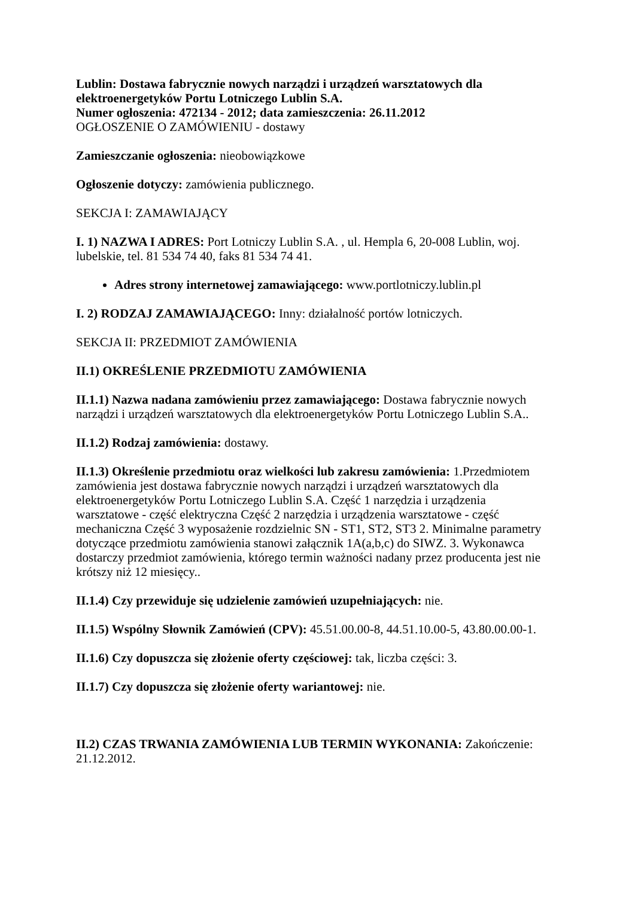Lublin: Dostawa fabrycznie nowych narządzi i urządzeń warsztatowych dla elektroenergetyków Portu Lotniczego Lublin S.A.
Numer ogłoszenia: 472134 - 2012; data zamieszczenia: 26.11.2012
OGŁOSZENIE O ZAMÓWIENIU - dostawy
Zamieszczanie ogłoszenia: nieobowiązkowe
Ogłoszenie dotyczy: zamówienia publicznego.
SEKCJA I: ZAMAWIAJĄCY
I. 1) NAZWA I ADRES: Port Lotniczy Lublin S.A. , ul. Hempla 6, 20-008 Lublin, woj. lubelskie, tel. 81 534 74 40, faks 81 534 74 41.
Adres strony internetowej zamawiającego: www.portlotniczy.lublin.pl
I. 2) RODZAJ ZAMAWIAJĄCEGO: Inny: działalność portów lotniczych.
SEKCJA II: PRZEDMIOT ZAMÓWIENIA
II.1) OKREŚLENIE PRZEDMIOTU ZAMÓWIENIA
II.1.1) Nazwa nadana zamówieniu przez zamawiającego: Dostawa fabrycznie nowych narządzi i urządzeń warsztatowych dla elektroenergetyków Portu Lotniczego Lublin S.A..
II.1.2) Rodzaj zamówienia: dostawy.
II.1.3) Określenie przedmiotu oraz wielkości lub zakresu zamówienia: 1.Przedmiotem zamówienia jest dostawa fabrycznie nowych narządzi i urządzeń warsztatowych dla elektroenergetyków Portu Lotniczego Lublin S.A. Część 1 narzędzia i urządzenia warsztatowe - część elektryczna Część 2 narzędzia i urządzenia warsztatowe - część mechaniczna Część 3 wyposażenie rozdzielnic SN - ST1, ST2, ST3 2. Minimalne parametry dotyczące przedmiotu zamówienia stanowi załącznik 1A(a,b,c) do SIWZ. 3. Wykonawca dostarczy przedmiot zamówienia, którego termin ważności nadany przez producenta jest nie krótszy niż 12 miesięcy..
II.1.4) Czy przewiduje się udzielenie zamówień uzupełniających: nie.
II.1.5) Wspólny Słownik Zamówień (CPV): 45.51.00.00-8, 44.51.10.00-5, 43.80.00.00-1.
II.1.6) Czy dopuszcza się złożenie oferty częściowej: tak, liczba części: 3.
II.1.7) Czy dopuszcza się złożenie oferty wariantowej: nie.
II.2) CZAS TRWANIA ZAMÓWIENIA LUB TERMIN WYKONANIA: Zakończenie: 21.12.2012.